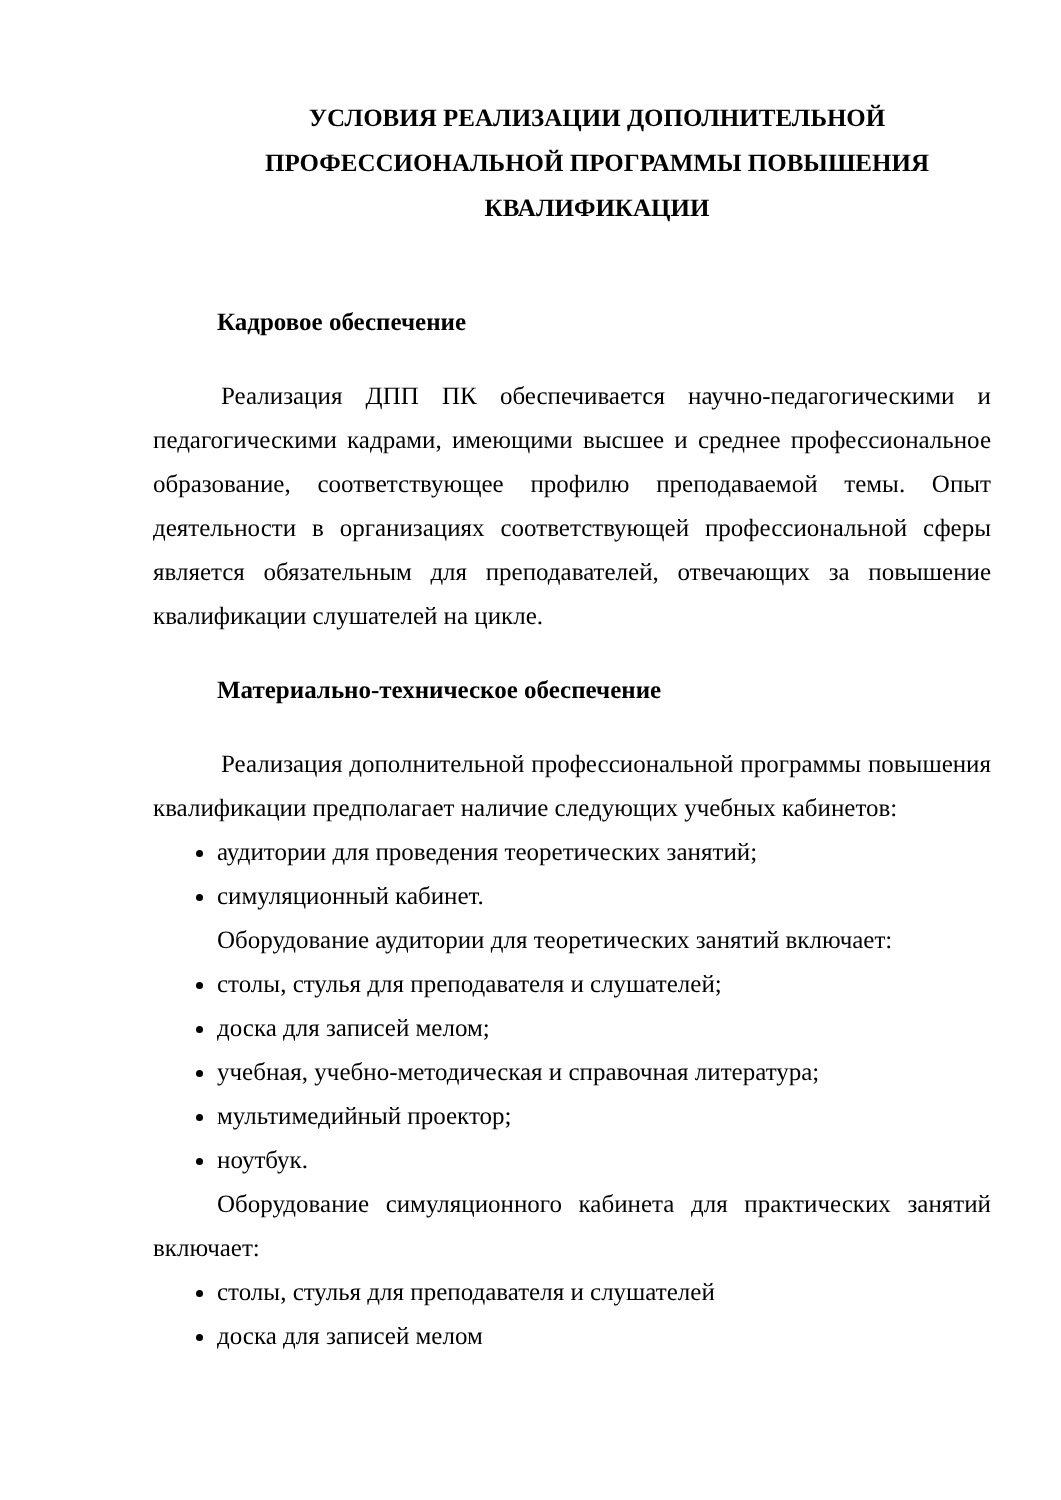УСЛОВИЯ РЕАЛИЗАЦИИ ДОПОЛНИТЕЛЬНОЙ
ПРОФЕССИОНАЛЬНОЙ ПРОГРАММЫ ПОВЫШЕНИЯ
КВАЛИФИКАЦИИ
Кадровое обеспечение
Реализация ДПП ПК обеспечивается научно-педагогическими и педагогическими кадрами, имеющими высшее и среднее профессиональное образование, соответствующее профилю преподаваемой темы. Опыт деятельности в организациях соответствующей профессиональной сферы является обязательным для преподавателей, отвечающих за повышение квалификации слушателей на цикле.
Материально-техническое обеспечение
Реализация дополнительной профессиональной программы повышения квалификации предполагает наличие следующих учебных кабинетов:
аудитории для проведения теоретических занятий;
симуляционный кабинет.
Оборудование аудитории для теоретических занятий включает:
столы, стулья для преподавателя и слушателей;
доска для записей мелом;
учебная, учебно-методическая и справочная литература;
мультимедийный проектор;
ноутбук.
Оборудование симуляционного кабинета для практических занятий включает:
столы, стулья для преподавателя и слушателей
доска для записей мелом